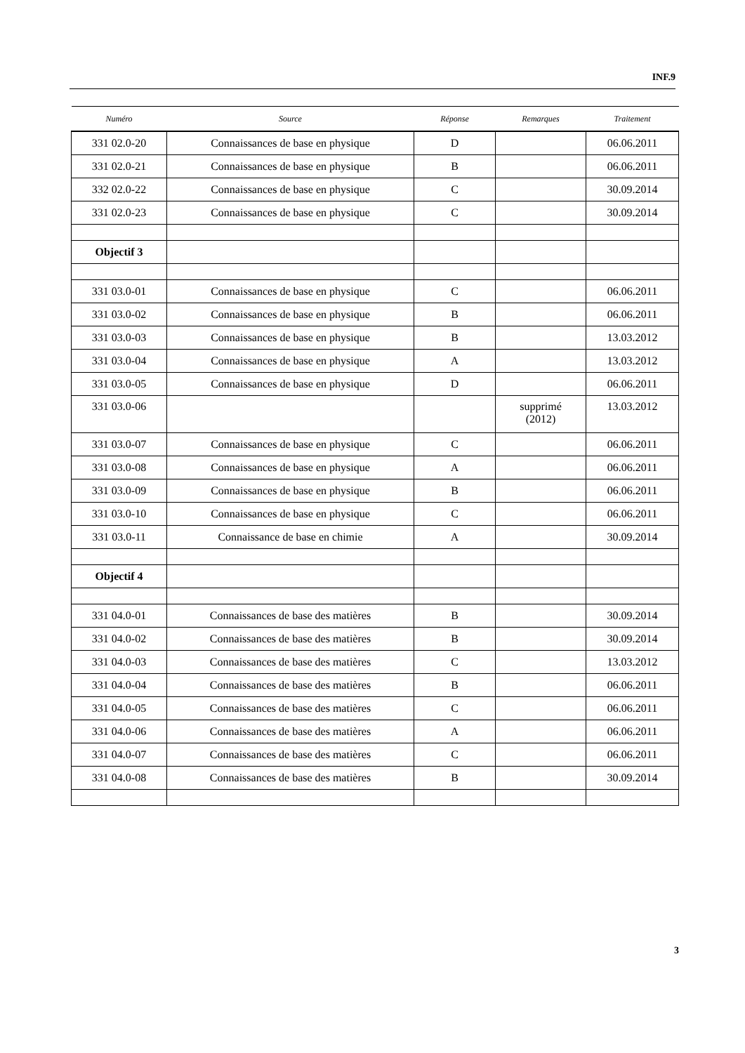INF.9
| Numéro | Source | Réponse | Remarques | Traitement |
| --- | --- | --- | --- | --- |
| 331 02.0-20 | Connaissances de base en physique | D | | 06.06.2011 |
| 331 02.0-21 | Connaissances de base en physique | B | | 06.06.2011 |
| 332 02.0-22 | Connaissances de base en physique | C | | 30.09.2014 |
| 331 02.0-23 | Connaissances de base en physique | C | | 30.09.2014 |
| Objectif 3 | | | | |
| 331 03.0-01 | Connaissances de base en physique | C | | 06.06.2011 |
| 331 03.0-02 | Connaissances de base en physique | B | | 06.06.2011 |
| 331 03.0-03 | Connaissances de base en physique | B | | 13.03.2012 |
| 331 03.0-04 | Connaissances de base en physique | A | | 13.03.2012 |
| 331 03.0-05 | Connaissances de base en physique | D | | 06.06.2011 |
| 331 03.0-06 | | | supprimé (2012) | 13.03.2012 |
| 331 03.0-07 | Connaissances de base en physique | C | | 06.06.2011 |
| 331 03.0-08 | Connaissances de base en physique | A | | 06.06.2011 |
| 331 03.0-09 | Connaissances de base en physique | B | | 06.06.2011 |
| 331 03.0-10 | Connaissances de base en physique | C | | 06.06.2011 |
| 331 03.0-11 | Connaissance de base en chimie | A | | 30.09.2014 |
| Objectif 4 | | | | |
| 331 04.0-01 | Connaissances de base des matières | B | | 30.09.2014 |
| 331 04.0-02 | Connaissances de base des matières | B | | 30.09.2014 |
| 331 04.0-03 | Connaissances de base des matières | C | | 13.03.2012 |
| 331 04.0-04 | Connaissances de base des matières | B | | 06.06.2011 |
| 331 04.0-05 | Connaissances de base des matières | C | | 06.06.2011 |
| 331 04.0-06 | Connaissances de base des matières | A | | 06.06.2011 |
| 331 04.0-07 | Connaissances de base des matières | C | | 06.06.2011 |
| 331 04.0-08 | Connaissances de base des matières | B | | 30.09.2014 |
3